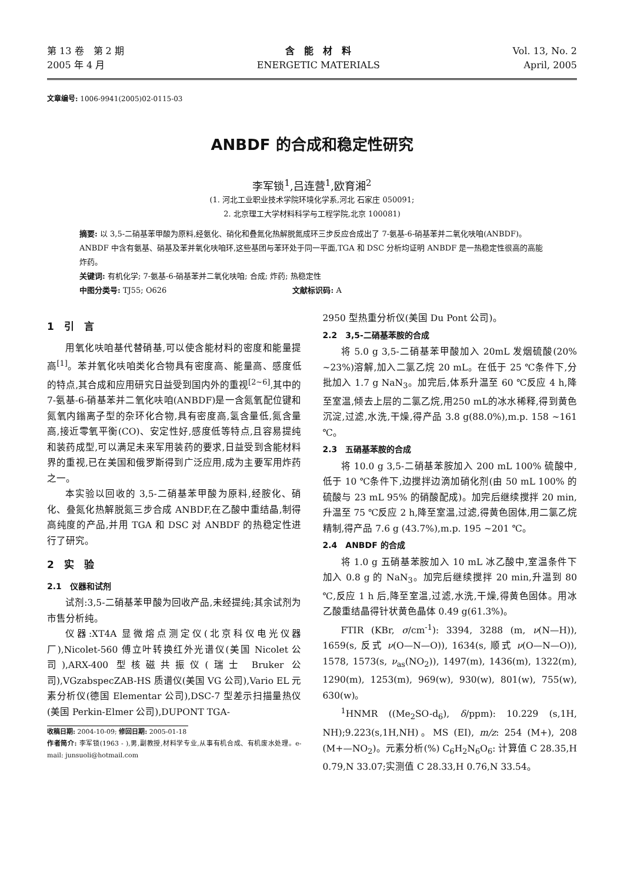第 13 卷　第 2 期
2005 年 4 月
含　能　材　料
ENERGETIC MATERIALS
Vol. 13, No. 2
April, 2005
文章编号: 1006-9941(2005)02-0115-03
ANBDF 的合成和稳定性研究
李军锁<sup>1</sup>,吕连营<sup>1</sup>,欧育湘<sup>2</sup>
(1. 河北工业职业技术学院环境化学系,河北 石家庄 050091;
2. 北京理工大学材料科学与工程学院,北京 100081)
摘要: 以 3,5-二硝基苯甲酸为原料,经氨化、硝化和叠氮化热解脱氮成环三步反应合成出了 7-氨基-6-硝基苯并二氧化呋咱(ANBDF)。ANBDF 中含有氨基、硝基及苯并氧化呋咱环,这些基团与苯环处于同一平面,TGA 和 DSC 分析均证明 ANBDF 是一热稳定性很高的高能炸药。
关键词: 有机化学; 7-氨基-6-硝基苯并二氧化呋咱; 合成; 炸药; 热稳定性
中图分类号: TJ55; O626 文献标识码: A
1　引　言
用氧化呋咱基代替硝基,可以使含能材料的密度和能量提高<sup>[1]</sup>。苯并氧化呋咱类化合物具有密度高、能量高、感度低的特点,其合成和应用研究日益受到国内外的重视<sup>[2~6]</sup>,其中的 7-氨基-6-硝基苯并二氧化呋咱(ANBDF)是一含氮氧配位键和氮氧内鎓离子型的杂环化合物,具有密度高,氢含量低,氮含量高,接近零氧平衡(CO)、安定性好,感度低等特点,且容易提纯和装药成型,可以满足未来军用装药的要求,日益受到含能材料界的重视,已在美国和俄罗斯得到广泛应用,成为主要军用炸药之一。
本实验以回收的 3,5-二硝基苯甲酸为原料,经胺化、硝化、叠氮化热解脱氮三步合成 ANBDF,在乙酸中重结晶,制得高纯度的产品,并用 TGA 和 DSC 对 ANBDF 的热稳定性进行了研究。
2　实　验
2.1　仪器和试剂
试剂:3,5-二硝基苯甲酸为回收产品,未经提纯;其余试剂为市售分析纯。
仪器:XT4A 显微熔点测定仪(北京科仪电光仪器厂),Nicolet-560 傅立叶转换红外光谱仪(美国 Nicolet 公司),ARX-400 型核磁共振仪(瑞士 Bruker 公司),VGzabspecZAB-HS 质谱仪(美国 VG 公司),Vario EL 元素分析仪(德国 Elementar 公司),DSC-7 型差示扫描量热仪(美国 Perkin-Elmer 公司),DUPONT TGA-
收稿日期: 2004-10-09; 修回日期: 2005-01-18
作者简介: 李军锁(1963 - ),男,副教授,材料学专业,从事有机合成、有机废水处理。e-mail: junsuoli@hotmail.com
2950 型热重分析仪(美国 Du Pont 公司)。
2.2　3,5-二硝基苯胺的合成
将 5.0 g 3,5-二硝基苯甲酸加入 20mL 发烟硫酸(20% ~23%)溶解,加入二氯乙烷 20 mL。在低于 25 ℃条件下,分批加入 1.7 g NaN<sub>3</sub>。加完后,体系升温至 60 ℃反应 4 h,降至室温,倾去上层的二氯乙烷,用250 mL的冰水稀释,得到黄色沉淀,过滤,水洗,干燥,得产品 3.8 g(88.0%),m.p. 158 ~161 ℃。
2.3　五硝基苯胺的合成
将 10.0 g 3,5-二硝基苯胺加入 200 mL 100% 硫酸中,低于 10 ℃条件下,边搅拌边滴加硝化剂(由 50 mL 100% 的硫酸与 23 mL 95% 的硝酸配成)。加完后继续搅拌 20 min,升温至 75 ℃反应 2 h,降至室温,过滤,得黄色固体,用二氯乙烷精制,得产品 7.6 g (43.7%),m.p. 195 ~201 ℃。
2.4　ANBDF 的合成
将 1.0 g 五硝基苯胺加入 10 mL 冰乙酸中,室温条件下加入 0.8 g 的 NaN<sub>3</sub>。加完后继续搅拌 20 min,升温到 80 ℃,反应 1 h 后,降至室温,过滤,水洗,干燥,得黄色固体。用冰乙酸重结晶得针状黄色晶体 0.49 g(61.3%)。
FTIR (KBr, σ/cm<sup>-1</sup>): 3394, 3288 (m, ν(N—H)), 1659(s, 反式 ν(O—N—O)), 1634(s, 顺式 ν(O—N—O)), 1578, 1573(s, ν<sub>as</sub>(NO<sub>2</sub>)), 1497(m), 1436(m), 1322(m), 1290(m), 1253(m), 969(w), 930(w), 801(w), 755(w), 630(w)。
<sup>1</sup>HNMR ((Me<sub>2</sub>SO-d<sub>6</sub>), δ/ppm): 10.229 (s,1H, NH);9.223(s,1H,NH)。MS (EI), m/z: 254 (M+), 208 (M+—NO<sub>2</sub>)。元素分析(%) C<sub>6</sub>H<sub>2</sub>N<sub>6</sub>O<sub>6</sub>: 计算值 C 28.35,H 0.79,N 33.07;实测值 C 28.33,H 0.76,N 33.54。